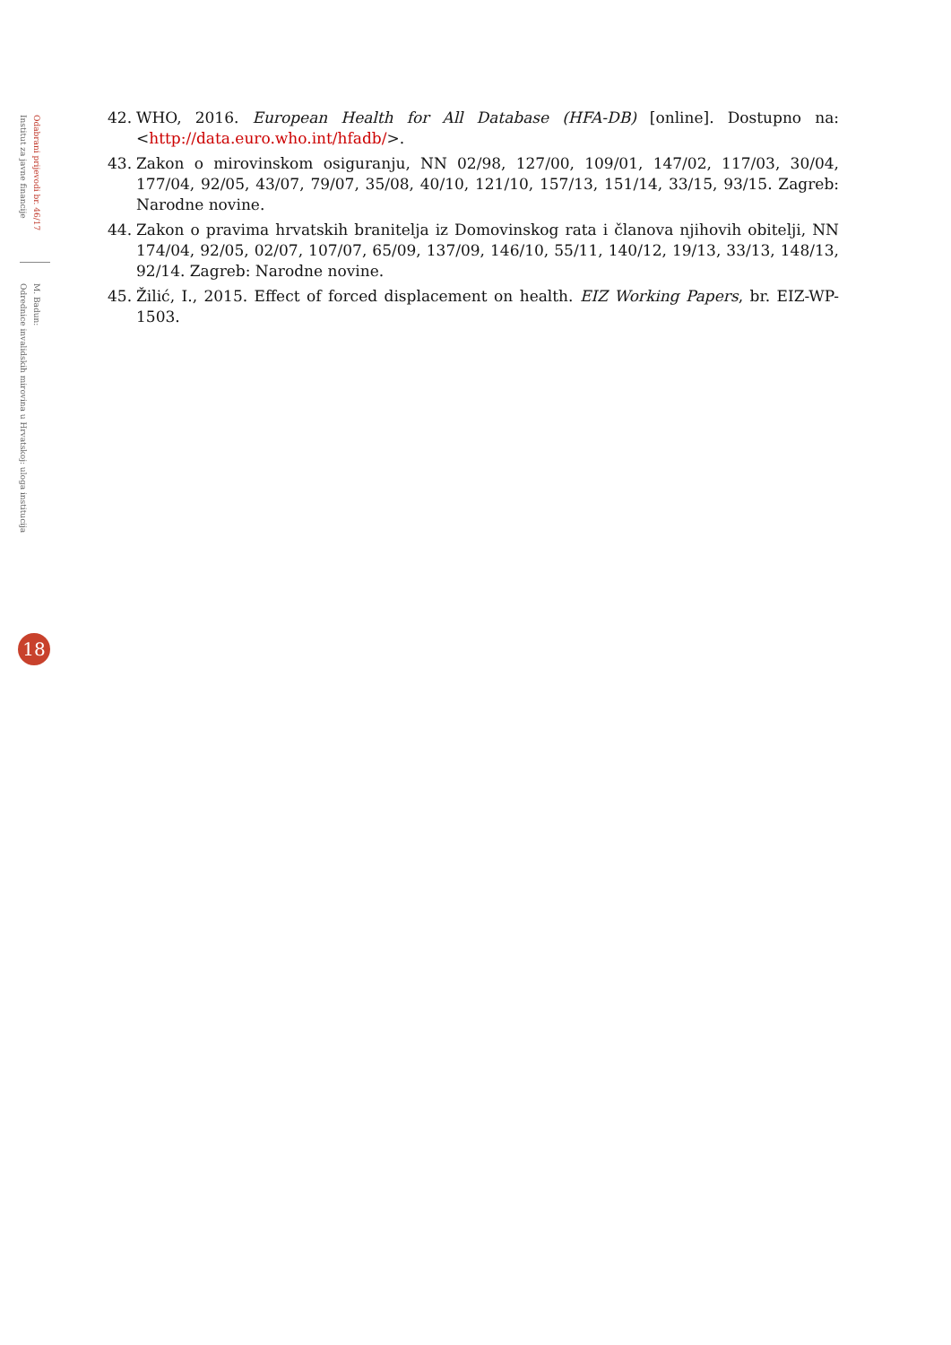Odabrani prijevodi br. 46/17
Institut za javne financije
M. Badun:
Odrednice invalidskih mirovina u Hrvatskoj: uloga institucija
42. WHO, 2016. European Health for All Database (HFA-DB) [online]. Dostupno na: <http://data.euro.who.int/hfadb/>.
43. Zakon o mirovinskom osiguranju, NN 02/98, 127/00, 109/01, 147/02, 117/03, 30/04, 177/04, 92/05, 43/07, 79/07, 35/08, 40/10, 121/10, 157/13, 151/14, 33/15, 93/15. Zagreb: Narodne novine.
44. Zakon o pravima hrvatskih branitelja iz Domovinskog rata i članova njihovih obitelji, NN 174/04, 92/05, 02/07, 107/07, 65/09, 137/09, 146/10, 55/11, 140/12, 19/13, 33/13, 148/13, 92/14. Zagreb: Narodne novine.
45. Žilić, I., 2015. Effect of forced displacement on health. EIZ Working Papers, br. EIZ-WP-1503.
18